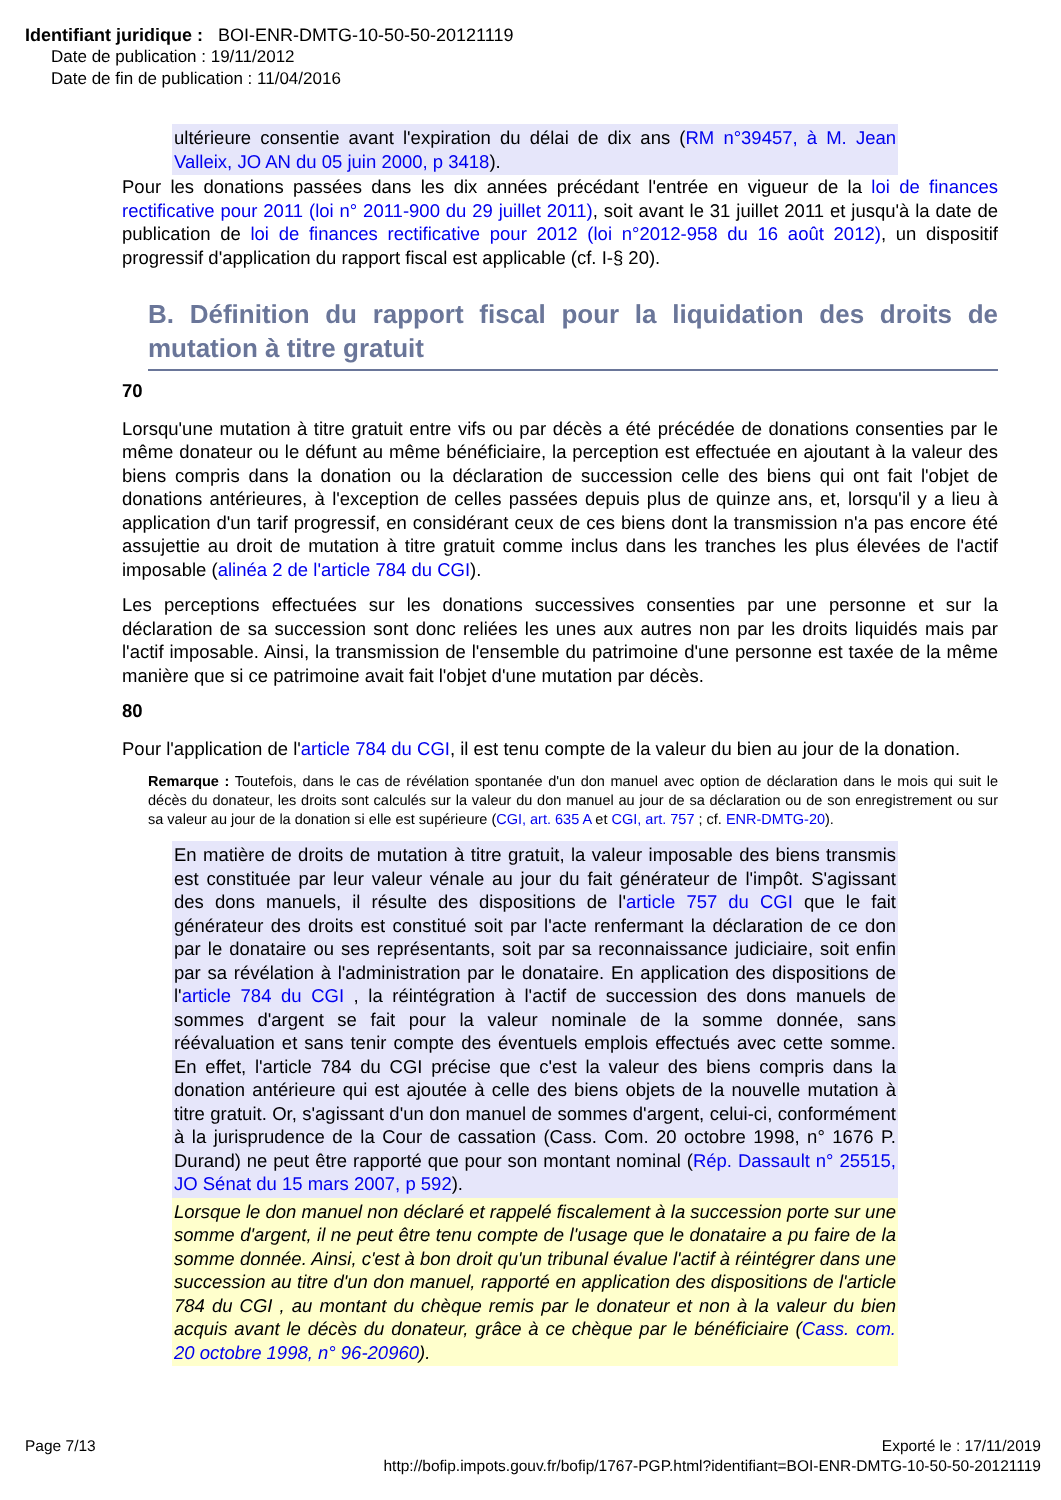Identifiant juridique : BOI-ENR-DMTG-10-50-50-20121119
Date de publication : 19/11/2012
Date de fin de publication : 11/04/2016
ultérieure consentie avant l'expiration du délai de dix ans (RM n°39457, à M. Jean Valleix, JO AN du 05 juin 2000, p 3418).
Pour les donations passées dans les dix années précédant l'entrée en vigueur de la loi de finances rectificative pour 2011 (loi n° 2011-900 du 29 juillet 2011), soit avant le 31 juillet 2011 et jusqu'à la date de publication de loi de finances rectificative pour 2012 (loi n°2012-958 du 16 août 2012), un dispositif progressif d'application du rapport fiscal est applicable (cf. I-§ 20).
B. Définition du rapport fiscal pour la liquidation des droits de mutation à titre gratuit
70
Lorsqu'une mutation à titre gratuit entre vifs ou par décès a été précédée de donations consenties par le même donateur ou le défunt au même bénéficiaire, la perception est effectuée en ajoutant à la valeur des biens compris dans la donation ou la déclaration de succession celle des biens qui ont fait l'objet de donations antérieures, à l'exception de celles passées depuis plus de quinze ans, et, lorsqu'il y a lieu à application d'un tarif progressif, en considérant ceux de ces biens dont la transmission n'a pas encore été assujettie au droit de mutation à titre gratuit comme inclus dans les tranches les plus élevées de l'actif imposable (alinéa 2 de l'article 784 du CGI).
Les perceptions effectuées sur les donations successives consenties par une personne et sur la déclaration de sa succession sont donc reliées les unes aux autres non par les droits liquidés mais par l'actif imposable. Ainsi, la transmission de l'ensemble du patrimoine d'une personne est taxée de la même manière que si ce patrimoine avait fait l'objet d'une mutation par décès.
80
Pour l'application de l'article 784 du CGI, il est tenu compte de la valeur du bien au jour de la donation.
Remarque : Toutefois, dans le cas de révélation spontanée d'un don manuel avec option de déclaration dans le mois qui suit le décès du donateur, les droits sont calculés sur la valeur du don manuel au jour de sa déclaration ou de son enregistrement ou sur sa valeur au jour de la donation si elle est supérieure (CGI, art. 635 A et CGI, art. 757 ; cf. ENR-DMTG-20).
En matière de droits de mutation à titre gratuit, la valeur imposable des biens transmis est constituée par leur valeur vénale au jour du fait générateur de l'impôt. S'agissant des dons manuels, il résulte des dispositions de l'article 757 du CGI que le fait générateur des droits est constitué soit par l'acte renfermant la déclaration de ce don par le donataire ou ses représentants, soit par sa reconnaissance judiciaire, soit enfin par sa révélation à l'administration par le donataire. En application des dispositions de l'article 784 du CGI , la réintégration à l'actif de succession des dons manuels de sommes d'argent se fait pour la valeur nominale de la somme donnée, sans réévaluation et sans tenir compte des éventuels emplois effectués avec cette somme. En effet, l'article 784 du CGI précise que c'est la valeur des biens compris dans la donation antérieure qui est ajoutée à celle des biens objets de la nouvelle mutation à titre gratuit. Or, s'agissant d'un don manuel de sommes d'argent, celui-ci, conformément à la jurisprudence de la Cour de cassation (Cass. Com. 20 octobre 1998, n° 1676 P. Durand) ne peut être rapporté que pour son montant nominal (Rép. Dassault n° 25515, JO Sénat du 15 mars 2007, p 592).
Lorsque le don manuel non déclaré et rappelé fiscalement à la succession porte sur une somme d'argent, il ne peut être tenu compte de l'usage que le donataire a pu faire de la somme donnée. Ainsi, c'est à bon droit qu'un tribunal évalue l'actif à réintégrer dans une succession au titre d'un don manuel, rapporté en application des dispositions de l'article 784 du CGI , au montant du chèque remis par le donateur et non à la valeur du bien acquis avant le décès du donateur, grâce à ce chèque par le bénéficiaire (Cass. com. 20 octobre 1998, n° 96-20960).
Page 7/13
Exporté le : 17/11/2019
http://bofip.impots.gouv.fr/bofip/1767-PGP.html?identifiant=BOI-ENR-DMTG-10-50-50-20121119